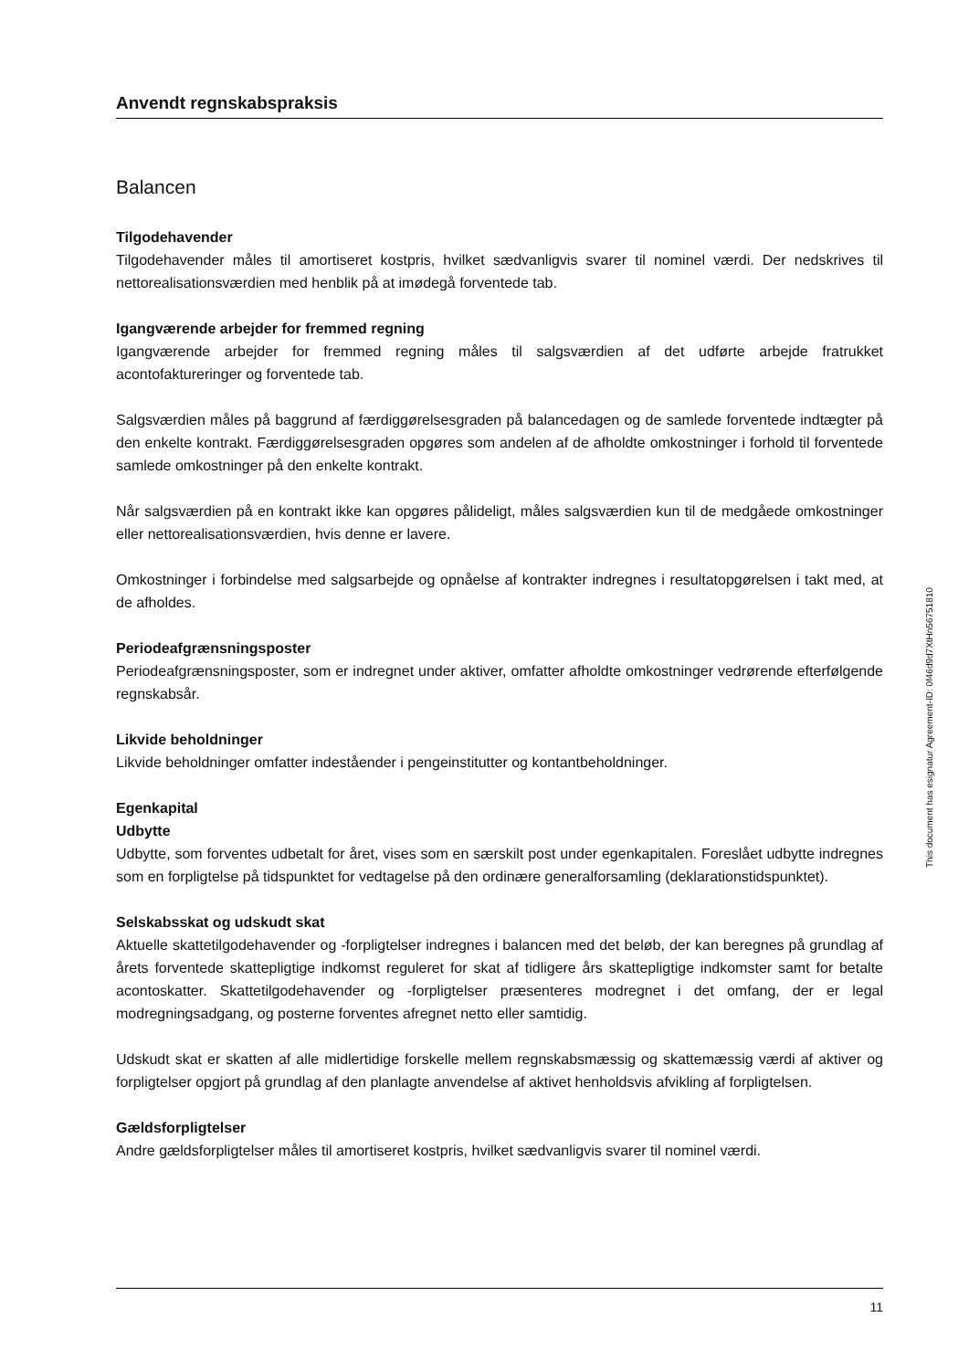Anvendt regnskabspraksis
Balancen
Tilgodehavender
Tilgodehavender måles til amortiseret kostpris, hvilket sædvanligvis svarer til nominel værdi. Der nedskrives til nettorealisationsværdien med henblik på at imødegå forventede tab.
Igangværende arbejder for fremmed regning
Igangværende arbejder for fremmed regning måles til salgsværdien af det udførte arbejde fratrukket acontofaktureringer og forventede tab.
Salgsværdien måles på baggrund af færdiggørelsesgraden på balancedagen og de samlede forventede indtægter på den enkelte kontrakt. Færdiggørelsesgraden opgøres som andelen af de afholdte omkostninger i forhold til forventede samlede omkostninger på den enkelte kontrakt.
Når salgsværdien på en kontrakt ikke kan opgøres pålideligt, måles salgsværdien kun til de medgåede omkostninger eller nettorealisationsværdien, hvis denne er lavere.
Omkostninger i forbindelse med salgsarbejde og opnåelse af kontrakter indregnes i resultatopgørelsen i takt med, at de afholdes.
Periodeafgrænsningsposter
Periodeafgrænsningsposter, som er indregnet under aktiver, omfatter afholdte omkostninger vedrørende efterfølgende regnskabsår.
Likvide beholdninger
Likvide beholdninger omfatter indeståender i pengeinstitutter og kontantbeholdninger.
Egenkapital
Udbytte
Udbytte, som forventes udbetalt for året, vises som en særskilt post under egenkapitalen. Foreslået udbytte indregnes som en forpligtelse på tidspunktet for vedtagelse på den ordinære generalforsamling (deklarationstidspunktet).
Selskabsskat og udskudt skat
Aktuelle skattetilgodehavender og -forpligtelser indregnes i balancen med det beløb, der kan beregnes på grundlag af årets forventede skattepligtige indkomst reguleret for skat af tidligere års skattepligtige indkomster samt for betalte acontoskatter. Skattetilgodehavender og -forpligtelser præsenteres modregnet i det omfang, der er legal modregningsadgang, og posterne forventes afregnet netto eller samtidig.
Udskudt skat er skatten af alle midlertidige forskelle mellem regnskabsmæssig og skattemæssig værdi af aktiver og forpligtelser opgjort på grundlag af den planlagte anvendelse af aktivet henholdsvis afvikling af forpligtelsen.
Gældsforpligtelser
Andre gældsforpligtelser måles til amortiseret kostpris, hvilket sædvanligvis svarer til nominel værdi.
This document has esignatur Agreement-ID: 0f46d9d7XtHn56751810
11